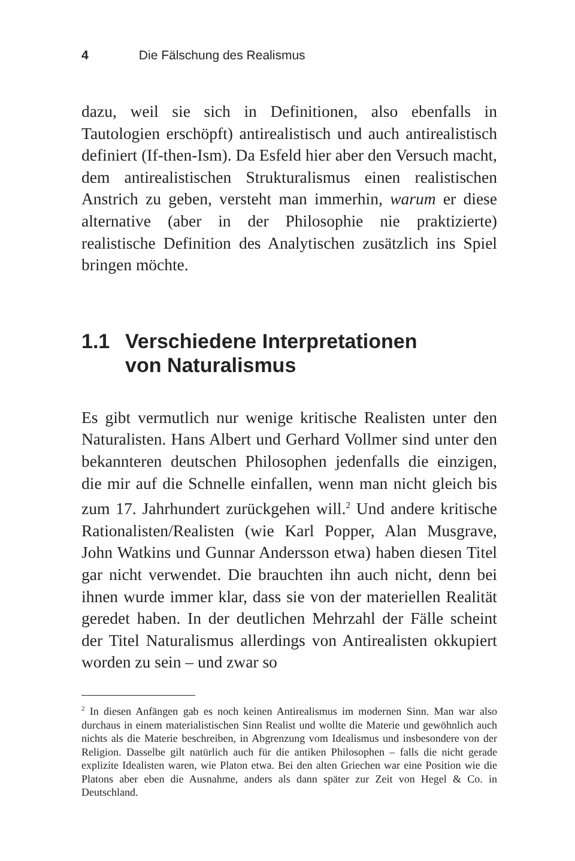4 Die Fälschung des Realismus
dazu, weil sie sich in Definitionen, also ebenfalls in Tautologien erschöpft) antirealistisch und auch antirealistisch definiert (If-then-Ism). Da Esfeld hier aber den Versuch macht, dem antirealistischen Strukturalismus einen realistischen Anstrich zu geben, versteht man immerhin, warum er diese alternative (aber in der Philosophie nie praktizierte) realistische Definition des Analytischen zusätzlich ins Spiel bringen möchte.
1.1 Verschiedene Interpretationen
von Naturalismus
Es gibt vermutlich nur wenige kritische Realisten unter den Naturalisten. Hans Albert und Gerhard Vollmer sind unter den bekannteren deutschen Philosophen jedenfalls die einzigen, die mir auf die Schnelle einfallen, wenn man nicht gleich bis zum 17. Jahrhundert zurückgehen will.<sup>2</sup> Und andere kritische Rationalisten/Realisten (wie Karl Popper, Alan Musgrave, John Watkins und Gunnar Andersson etwa) haben diesen Titel gar nicht verwendet. Die brauchten ihn auch nicht, denn bei ihnen wurde immer klar, dass sie von der materiellen Realität geredet haben. In der deutlichen Mehrzahl der Fälle scheint der Titel Naturalismus allerdings von Antirealisten okkupiert worden zu sein – und zwar so
<sup>2</sup> In diesen Anfängen gab es noch keinen Antirealismus im modernen Sinn. Man war also durchaus in einem materialistischen Sinn Realist und wollte die Materie und gewöhnlich auch nichts als die Materie beschreiben, in Abgrenzung vom Idealismus und insbesondere von der Religion. Dasselbe gilt natürlich auch für die antiken Philosophen – falls die nicht gerade explizite Idealisten waren, wie Platon etwa. Bei den alten Griechen war eine Position wie die Platons aber eben die Ausnahme, anders als dann später zur Zeit von Hegel & Co. in Deutschland.